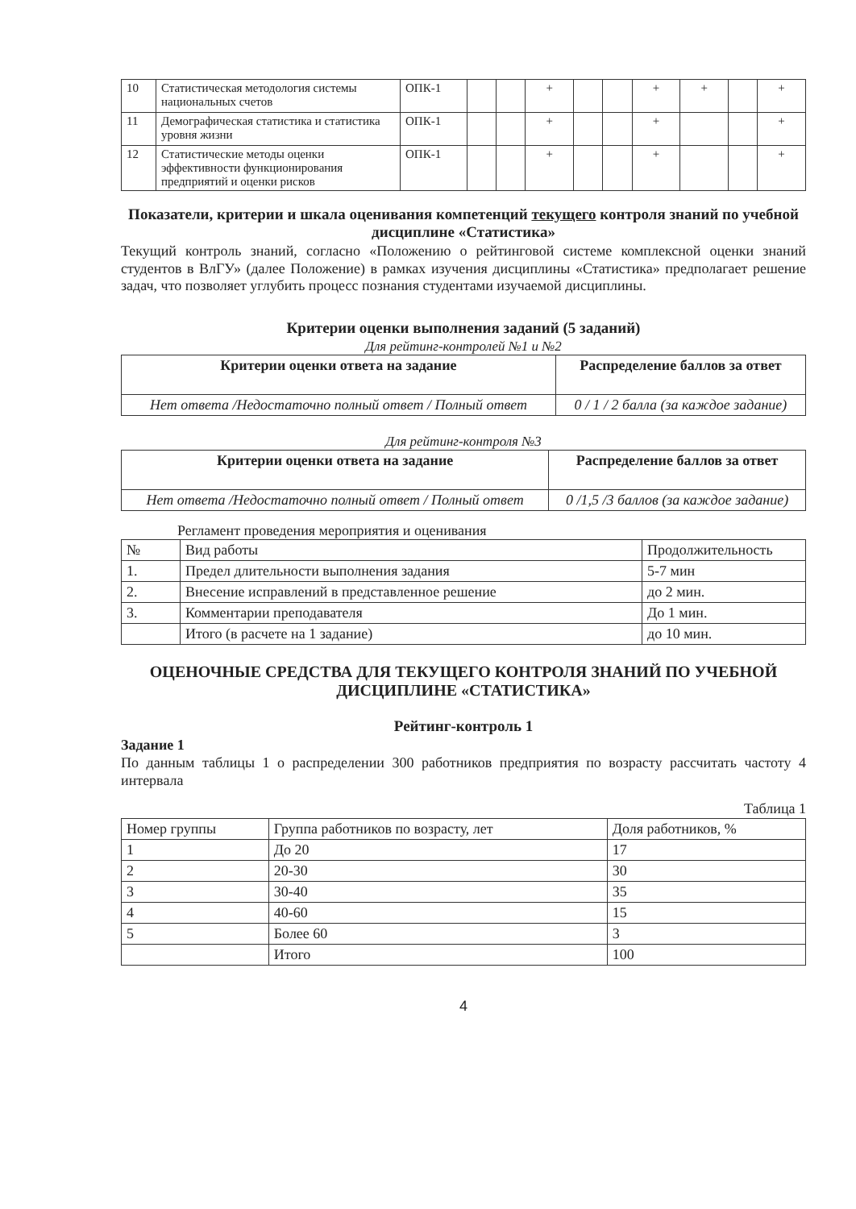| 10 | Статистическая методология системы национальных счетов | ОПК-1 | | | + | | | + | + | | + |
| 11 | Демографическая статистика и статистика уровня жизни | ОПК-1 | | | + | | | + | | | + |
| 12 | Статистические методы оценки эффективности функционирования предприятий и оценки рисков | ОПК-1 | | | + | | | + | | | + |
Показатели, критерии и шкала оценивания компетенций текущего контроля знаний по учебной дисциплине «Статистика»
Текущий контроль знаний, согласно «Положению о рейтинговой системе комплексной оценки знаний студентов в ВлГУ» (далее Положение) в рамках изучения дисциплины «Статистика» предполагает решение задач, что позволяет углубить процесс познания студентами изучаемой дисциплины.
Критерии оценки выполнения заданий (5 заданий)
Для рейтинг-контролей №1 и №2
| Критерии оценки ответа на задание | Распределение баллов за ответ |
| --- | --- |
| Нет ответа /Недостаточно полный ответ / Полный ответ | 0 / 1 / 2 балла (за каждое задание) |
Для рейтинг-контроля №3
| Критерии оценки ответа на задание | Распределение баллов за ответ |
| --- | --- |
| Нет ответа /Недостаточно полный ответ / Полный ответ | 0 /1,5 /3 баллов (за каждое задание) |
Регламент проведения мероприятия и оценивания
| № | Вид работы | Продолжительность |
| 1. | Предел длительности выполнения задания | 5-7 мин |
| 2. | Внесение исправлений в представленное решение | до 2 мин. |
| 3. | Комментарии преподавателя | До 1 мин. |
| | Итого (в расчете на 1 задание) | до 10 мин. |
ОЦЕНОЧНЫЕ СРЕДСТВА ДЛЯ ТЕКУЩЕГО КОНТРОЛЯ ЗНАНИЙ ПО УЧЕБНОЙ ДИСЦИПЛИНЕ «СТАТИСТИКА»
Рейтинг-контроль 1
Задание 1
По данным таблицы 1 о распределении 300 работников предприятия по возрасту рассчитать частоту 4 интервала
Таблица 1
| Номер группы | Группа работников по возрасту, лет | Доля работников, % |
| 1 | До 20 | 17 |
| 2 | 20-30 | 30 |
| 3 | 30-40 | 35 |
| 4 | 40-60 | 15 |
| 5 | Более 60 | 3 |
| | Итого | 100 |
4